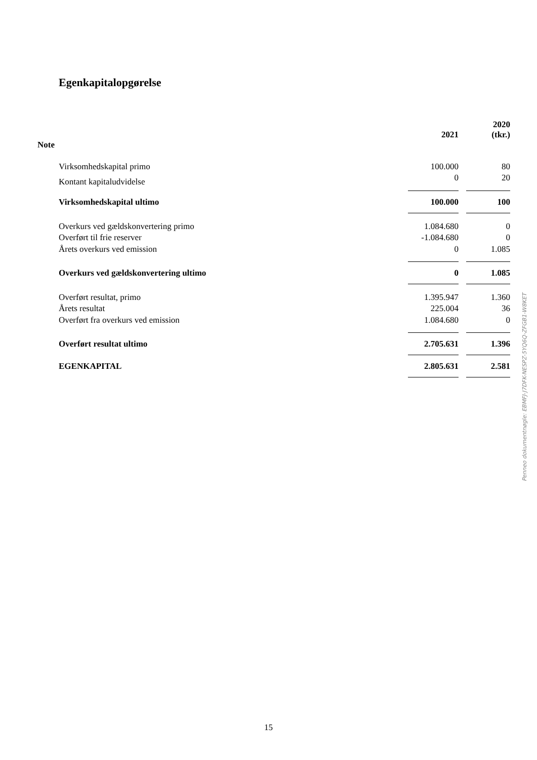Egenkapitalopgørelse
| Note | | 2021 | | 2020 (tkr.) |
| --- | --- | --- | --- | --- |
| Virksomhedskapital primo | | 100.000 | | 80 |
| Kontant kapitaludvidelse | | 0 | | 20 |
| Virksomhedskapital ultimo | | 100.000 | | 100 |
| Overkurs ved gældskonvertering primo | | 1.084.680 | | 0 |
| Overført til frie reserver | | -1.084.680 | | 0 |
| Årets overkurs ved emission | | 0 | | 1.085 |
| Overkurs ved gældskonvertering ultimo | | 0 | | 1.085 |
| Overført resultat, primo | | 1.395.947 | | 1.360 |
| Årets resultat | | 225.004 | | 36 |
| Overført fra overkurs ved emission | | 1.084.680 | | 0 |
| Overført resultat ultimo | | 2.705.631 | | 1.396 |
| EGENKAPITAL | | 2.805.631 | | 2.581 |
Penneo dokumentnøgle: EBMFJ-J7DFK-NESPZ-5YQ6Q-ZFGB1-W8KET
15